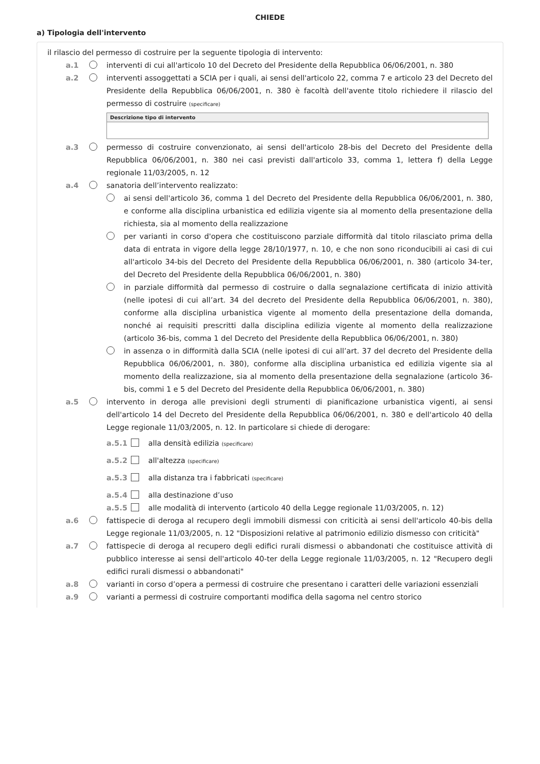CHIEDE
a) Tipologia dell'intervento
il rilascio del permesso di costruire per la seguente tipologia di intervento:
a.1 interventi di cui all'articolo 10 del Decreto del Presidente della Repubblica 06/06/2001, n. 380
a.2 interventi assoggettati a SCIA per i quali, ai sensi dell'articolo 22, comma 7 e articolo 23 del Decreto del Presidente della Repubblica 06/06/2001, n. 380 è facoltà dell'avente titolo richiedere il rilascio del permesso di costruire (specificare)
Descrizione tipo di intervento
a.3 permesso di costruire convenzionato, ai sensi dell'articolo 28-bis del Decreto del Presidente della Repubblica 06/06/2001, n. 380 nei casi previsti dall'articolo 33, comma 1, lettera f) della Legge regionale 11/03/2005, n. 12
a.4 sanatoria dell’intervento realizzato:
ai sensi dell'articolo 36, comma 1 del Decreto del Presidente della Repubblica 06/06/2001, n. 380, e conforme alla disciplina urbanistica ed edilizia vigente sia al momento della presentazione della richiesta, sia al momento della realizzazione
per varianti in corso d'opera che costituiscono parziale difformità dal titolo rilasciato prima della data di entrata in vigore della legge 28/10/1977, n. 10, e che non sono riconducibili ai casi di cui all'articolo 34-bis del Decreto del Presidente della Repubblica 06/06/2001, n. 380 (articolo 34-ter, del Decreto del Presidente della Repubblica 06/06/2001, n. 380)
in parziale difformità dal permesso di costruire o dalla segnalazione certificata di inizio attività (nelle ipotesi di cui all’art. 34 del decreto del Presidente della Repubblica 06/06/2001, n. 380), conforme alla disciplina urbanistica vigente al momento della presentazione della domanda, nonché ai requisiti prescritti dalla disciplina edilizia vigente al momento della realizzazione (articolo 36-bis, comma 1 del Decreto del Presidente della Repubblica 06/06/2001, n. 380)
in assenza o in difformità dalla SCIA (nelle ipotesi di cui all’art. 37 del decreto del Presidente della Repubblica 06/06/2001, n. 380), conforme alla disciplina urbanistica ed edilizia vigente sia al momento della realizzazione, sia al momento della presentazione della segnalazione (articolo 36-bis, commi 1 e 5 del Decreto del Presidente della Repubblica 06/06/2001, n. 380)
a.5 intervento in deroga alle previsioni degli strumenti di pianificazione urbanistica vigenti, ai sensi dell'articolo 14 del Decreto del Presidente della Repubblica 06/06/2001, n. 380 e dell'articolo 40 della Legge regionale 11/03/2005, n. 12. In particolare si chiede di derogare:
a.5.1 alla densità edilizia (specificare)
a.5.2 all'altezza (specificare)
a.5.3 alla distanza tra i fabbricati (specificare)
a.5.4 alla destinazione d’uso
a.5.5 alle modalità di intervento (articolo 40 della Legge regionale 11/03/2005, n. 12)
a.6 fattispecie di deroga al recupero degli immobili dismessi con criticità ai sensi dell'articolo 40-bis della Legge regionale 11/03/2005, n. 12 "Disposizioni relative al patrimonio edilizio dismesso con criticità"
a.7 fattispecie di deroga al recupero degli edifici rurali dismessi o abbandonati che costituisce attività di pubblico interesse ai sensi dell'articolo 40-ter della Legge regionale 11/03/2005, n. 12 "Recupero degli edifici rurali dismessi o abbandonati"
a.8 varianti in corso d’opera a permessi di costruire che presentano i caratteri delle variazioni essenziali
a.9 varianti a permessi di costruire comportanti modifica della sagoma nel centro storico